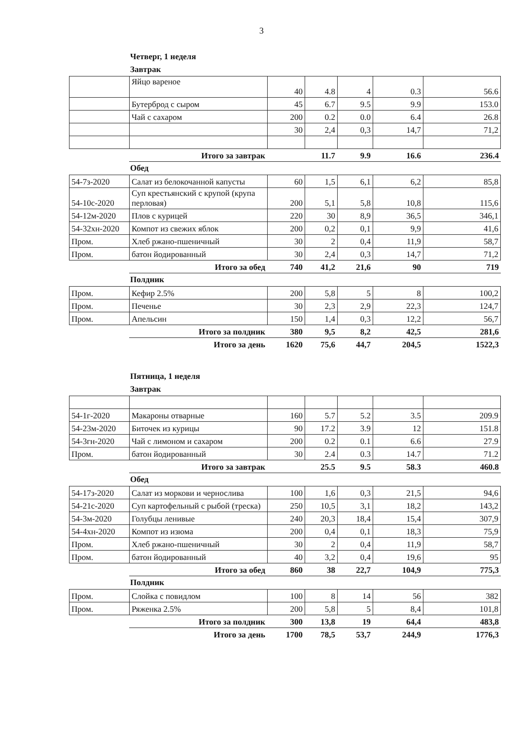3
Четверг, 1 неделя
Завтрак
| | Яйцо вареное | 40 | 4.8 | 4 | 0.3 | 56.6 |
| | Бутерброд с сыром | 45 | 6.7 | 9.5 | 9.9 | 153.0 |
| | Чай с сахаром | 200 | 0.2 | 0.0 | 6.4 | 26.8 |
| | | 30 | 2,4 | 0,3 | 14,7 | 71,2 |
| | Итого за завтрак | | 11.7 | 9.9 | 16.6 | 236.4 |
Обед
| 54-7з-2020 | Салат из белокочанной капусты | 60 | 1,5 | 6,1 | 6,2 | 85,8 |
| 54-10с-2020 | Суп крестьянский с крупой (крупа перловая) | 200 | 5,1 | 5,8 | 10,8 | 115,6 |
| 54-12м-2020 | Плов с курицей | 220 | 30 | 8,9 | 36,5 | 346,1 |
| 54-32хн-2020 | Компот из свежих яблок | 200 | 0,2 | 0,1 | 9,9 | 41,6 |
| Пром. | Хлеб ржано-пшеничный | 30 | 2 | 0,4 | 11,9 | 58,7 |
| Пром. | батон йодированный | 30 | 2,4 | 0,3 | 14,7 | 71,2 |
| | Итого за обед | 740 | 41,2 | 21,6 | 90 | 719 |
Полдник
| Пром. | Кефир 2.5% | 200 | 5,8 | 5 | 8 | 100,2 |
| Пром. | Печенье | 30 | 2,3 | 2,9 | 22,3 | 124,7 |
| Пром. | Апельсин | 150 | 1,4 | 0,3 | 12,2 | 56,7 |
| | Итого за полдник | 380 | 9,5 | 8,2 | 42,5 | 281,6 |
| | Итого за день | 1620 | 75,6 | 44,7 | 204,5 | 1522,3 |
Пятница, 1 неделя
Завтрак
| 54-1г-2020 | Макароны отварные | 160 | 5.7 | 5.2 | 3.5 | 209.9 |
| 54-23м-2020 | Биточек из курицы | 90 | 17.2 | 3.9 | 12 | 151.8 |
| 54-3гн-2020 | Чай с лимоном и сахаром | 200 | 0.2 | 0.1 | 6.6 | 27.9 |
| Пром. | батон йодированный | 30 | 2.4 | 0.3 | 14.7 | 71.2 |
| | Итого за завтрак | | 25.5 | 9.5 | 58.3 | 460.8 |
Обед
| 54-17з-2020 | Салат из моркови и чернослива | 100 | 1,6 | 0,3 | 21,5 | 94,6 |
| 54-21с-2020 | Суп картофельный с рыбой (треска) | 250 | 10,5 | 3,1 | 18,2 | 143,2 |
| 54-3м-2020 | Голубцы ленивые | 240 | 20,3 | 18,4 | 15,4 | 307,9 |
| 54-4хн-2020 | Компот из изюма | 200 | 0,4 | 0,1 | 18,3 | 75,9 |
| Пром. | Хлеб ржано-пшеничный | 30 | 2 | 0,4 | 11,9 | 58,7 |
| Пром. | батон йодированный | 40 | 3,2 | 0,4 | 19,6 | 95 |
| | Итого за обед | 860 | 38 | 22,7 | 104,9 | 775,3 |
Полдник
| Пром. | Слойка с повидлом | 100 | 8 | 14 | 56 | 382 |
| Пром. | Ряженка 2.5% | 200 | 5,8 | 5 | 8,4 | 101,8 |
| | Итого за полдник | 300 | 13,8 | 19 | 64,4 | 483,8 |
| | Итого за день | 1700 | 78,5 | 53,7 | 244,9 | 1776,3 |